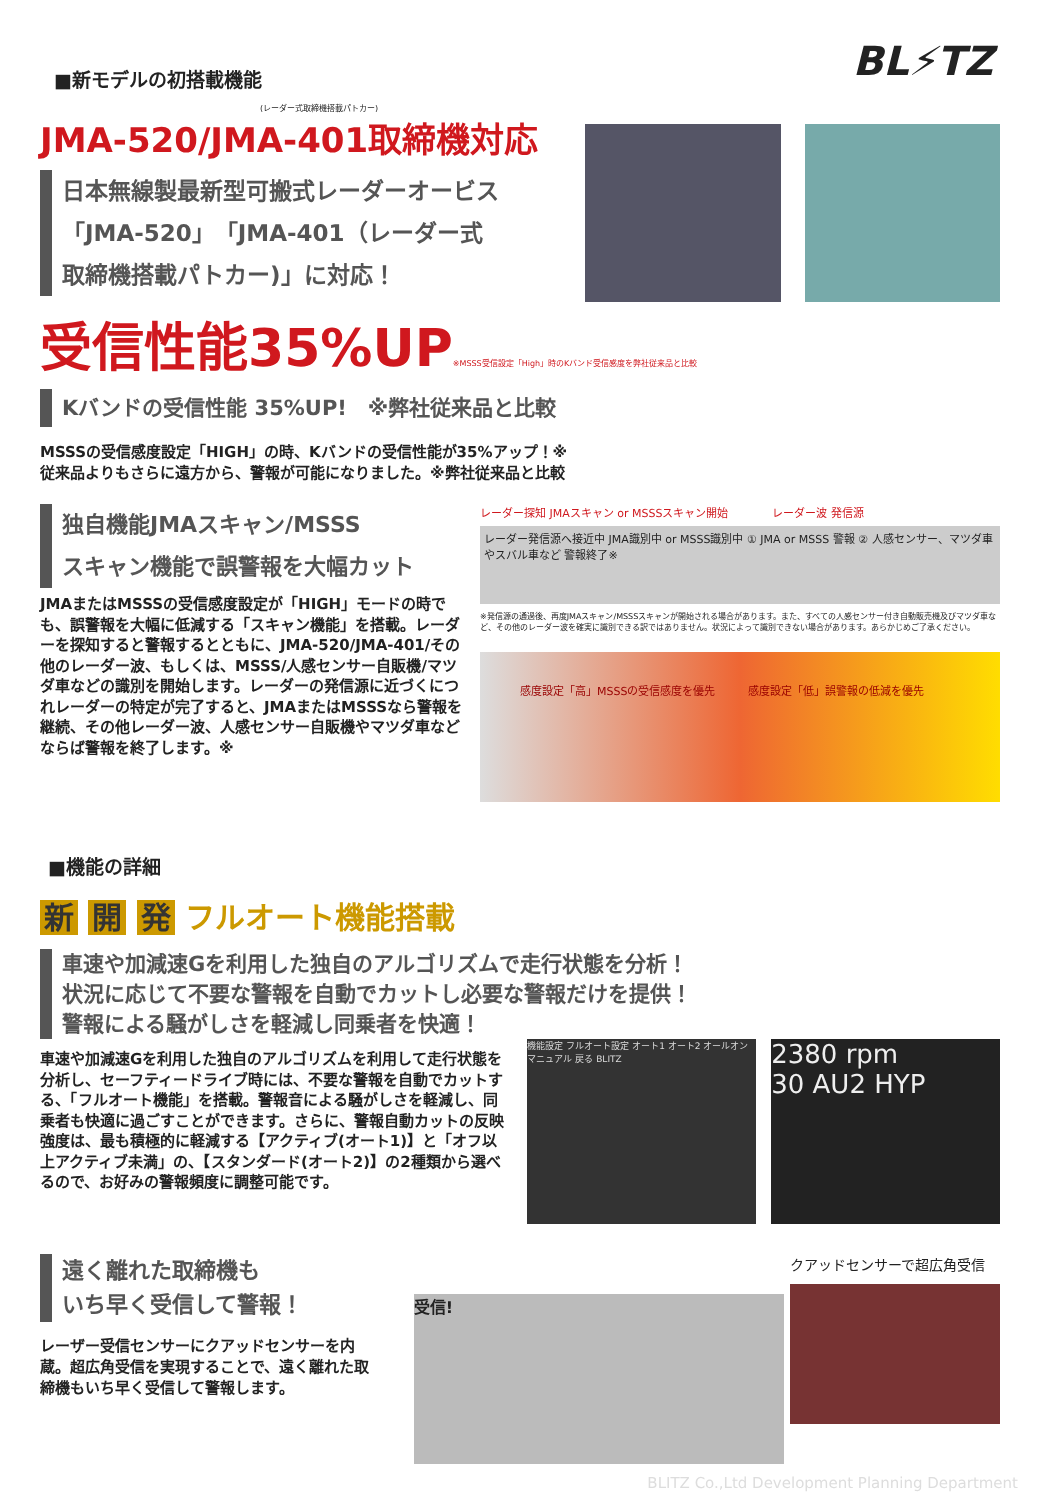BL⚡TZ
■新モデルの初搭載機能
(レーダー式取締機搭載パトカー)
JMA-520/JMA-401取締機対応
日本無線製最新型可搬式レーダーオービス
「JMA-520」「JMA-401（レーダー式
取締機搭載パトカー)」に対応！
受信性能35%UP※MSSS受信設定「High」時のKバンド受信感度を弊社従来品と比較
Kバンドの受信性能 35%UP!　※弊社従来品と比較
MSSSの受信感度設定「HIGH」の時、Kバンドの受信性能が35%アップ！※
従来品よりもさらに遠方から、警報が可能になりました。※弊社従来品と比較
独自機能JMAスキャン/MSSS
スキャン機能で誤警報を大幅カット
JMAまたはMSSSの受信感度設定が「HIGH」モードの時でも、誤警報を大幅に低減する「スキャン機能」を搭載。レーダーを探知すると警報するとともに、JMA-520/JMA-401/その他のレーダー波、もしくは、MSSS/人感センサー自販機/マツダ車などの識別を開始します。レーダーの発信源に近づくにつれレーダーの特定が完了すると、JMAまたはMSSSなら警報を継続、その他レーダー波、人感センサー自販機やマツダ車などならば警報を終了します。※
レーダー探知 JMAスキャン or MSSSスキャン開始　　　　レーダー波 発信源
レーダー発信源へ接近中 JMA識別中 or MSSS識別中 ① JMA or MSSS 警報 ② 人感センサー、マツダ車やスバル車など 警報終了※
※発信源の通過後、再度JMAスキャン/MSSSスキャンが開始される場合があります。また、すべての人感センサー付き自動販売機及びマツダ車など、その他のレーダー波を確実に識別できる訳ではありません。状況によって識別できない場合があります。あらかじめご了承ください。
感度設定「高」MSSSの受信感度を優先　　　感度設定「低」誤警報の低減を優先
■機能の詳細
新 開 発 フルオート機能搭載
車速や加減速Gを利用した独自のアルゴリズムで走行状態を分析！
状況に応じて不要な警報を自動でカットし必要な警報だけを提供！
警報による騒がしさを軽減し同乗者を快適！
車速や加減速Gを利用した独自のアルゴリズムを利用して走行状態を分析し、セーフティードライブ時には、不要な警報を自動でカットする、「フルオート機能」を搭載。警報音による騒がしさを軽減し、同乗者も快適に過ごすことができます。さらに、警報自動カットの反映強度は、最も積極的に軽減する【アクティブ(オート1)】と「オフ以上アクティブ未満」の、【スタンダード(オート2)】の2種類から選べるので、お好みの警報頻度に調整可能です。
機能設定 フルオート設定 オート1 オート2 オールオン マニュアル 戻る BLITZ
2380 rpm
30 AU2 HYP
遠く離れた取締機も
いち早く受信して警報！
レーザー受信センサーにクアッドセンサーを内蔵。超広角受信を実現することで、遠く離れた取締機もいち早く受信して警報します。
受信!
クアッドセンサーで超広角受信
BLITZ Co.,Ltd Development Planning Department